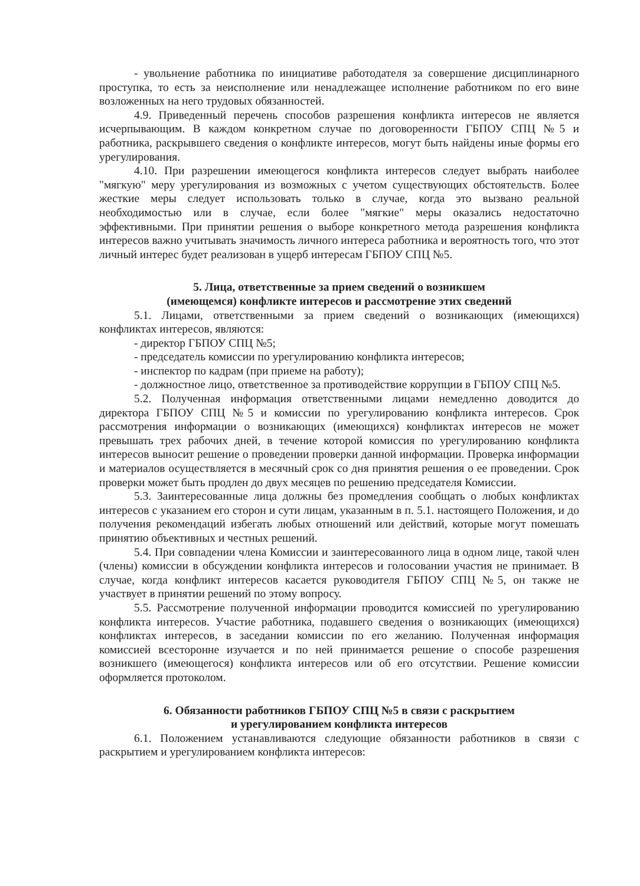- увольнение работника по инициативе работодателя за совершение дисциплинарного проступка, то есть за неисполнение или ненадлежащее исполнение работником по его вине возложенных на него трудовых обязанностей.
4.9. Приведенный перечень способов разрешения конфликта интересов не является исчерпывающим. В каждом конкретном случае по договоренности ГБПОУ СПЦ №5 и работника, раскрывшего сведения о конфликте интересов, могут быть найдены иные формы его урегулирования.
4.10. При разрешении имеющегося конфликта интересов следует выбрать наиболее "мягкую" меру урегулирования из возможных с учетом существующих обстоятельств. Более жесткие меры следует использовать только в случае, когда это вызвано реальной необходимостью или в случае, если более "мягкие" меры оказались недостаточно эффективными. При принятии решения о выборе конкретного метода разрешения конфликта интересов важно учитывать значимость личного интереса работника и вероятность того, что этот личный интерес будет реализован в ущерб интересам ГБПОУ СПЦ №5.
5. Лица, ответственные за прием сведений о возникшем
(имеющемся) конфликте интересов и рассмотрение этих сведений
5.1. Лицами, ответственными за прием сведений о возникающих (имеющихся) конфликтах интересов, являются:
- директор ГБПОУ СПЦ №5;
- председатель комиссии по урегулированию конфликта интересов;
- инспектор по кадрам (при приеме на работу);
- должностное лицо, ответственное за противодействие коррупции в ГБПОУ СПЦ №5.
5.2. Полученная информация ответственными лицами немедленно доводится до директора ГБПОУ СПЦ №5 и комиссии по урегулированию конфликта интересов. Срок рассмотрения информации о возникающих (имеющихся) конфликтах интересов не может превышать трех рабочих дней, в течение которой комиссия по урегулированию конфликта интересов выносит решение о проведении проверки данной информации. Проверка информации и материалов осуществляется в месячный срок со дня принятия решения о ее проведении. Срок проверки может быть продлен до двух месяцев по решению председателя Комиссии.
5.3. Заинтересованные лица должны без промедления сообщать о любых конфликтах интересов с указанием его сторон и сути лицам, указанным в п. 5.1. настоящего Положения, и до получения рекомендаций избегать любых отношений или действий, которые могут помешать принятию объективных и честных решений.
5.4. При совпадении члена Комиссии и заинтересованного лица в одном лице, такой член (члены) комиссии в обсуждении конфликта интересов и голосовании участия не принимает. В случае, когда конфликт интересов касается руководителя ГБПОУ СПЦ №5, он также не участвует в принятии решений по этому вопросу.
5.5. Рассмотрение полученной информации проводится комиссией по урегулированию конфликта интересов. Участие работника, подавшего сведения о возникающих (имеющихся) конфликтах интересов, в заседании комиссии по его желанию. Полученная информация комиссией всесторонне изучается и по ней принимается решение о способе разрешения возникшего (имеющегося) конфликта интересов или об его отсутствии. Решение комиссии оформляется протоколом.
6. Обязанности работников ГБПОУ СПЦ №5 в связи с раскрытием
и урегулированием конфликта интересов
6.1. Положением устанавливаются следующие обязанности работников в связи с раскрытием и урегулированием конфликта интересов: